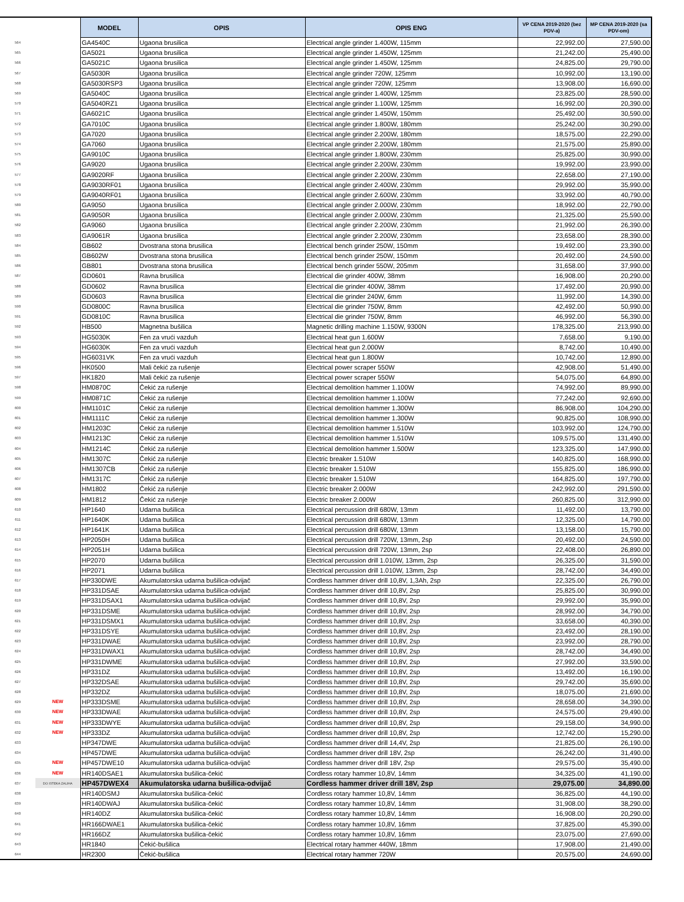| | | MODEL | OPIS | OPIS ENG | VP CENA 2019-2020 (bez PDV-a) | MP CENA 2019-2020 (sa PDV-om) |
| --- | --- | --- | --- | --- | --- | --- |
| 564 | | GA4540C | Ugaona brusilica | Electrical angle grinder 1.400W, 115mm | 22,992.00 | 27,590.00 |
| 565 | | GA5021 | Ugaona brusilica | Electrical angle grinder 1.450W, 125mm | 21,242.00 | 25,490.00 |
| 566 | | GA5021C | Ugaona brusilica | Electrical angle grinder 1.450W, 125mm | 24,825.00 | 29,790.00 |
| 567 | | GA5030R | Ugaona brusilica | Electrical angle grinder 720W, 125mm | 10,992.00 | 13,190.00 |
| 568 | | GA5030RSP3 | Ugaona brusilica | Electrical angle grinder 720W, 125mm | 13,908.00 | 16,690.00 |
| 569 | | GA5040C | Ugaona brusilica | Electrical angle grinder 1.400W, 125mm | 23,825.00 | 28,590.00 |
| 570 | | GA5040RZ1 | Ugaona brusilica | Electrical angle grinder 1.100W, 125mm | 16,992.00 | 20,390.00 |
| 571 | | GA6021C | Ugaona brusilica | Electrical angle grinder 1.450W, 150mm | 25,492.00 | 30,590.00 |
| 572 | | GA7010C | Ugaona brusilica | Electrical angle grinder 1.800W, 180mm | 25,242.00 | 30,290.00 |
| 573 | | GA7020 | Ugaona brusilica | Electrical angle grinder 2.200W, 180mm | 18,575.00 | 22,290.00 |
| 574 | | GA7060 | Ugaona brusilica | Electrical angle grinder 2.200W, 180mm | 21,575.00 | 25,890.00 |
| 575 | | GA9010C | Ugaona brusilica | Electrical angle grinder 1.800W, 230mm | 25,825.00 | 30,990.00 |
| 576 | | GA9020 | Ugaona brusilica | Electrical angle grinder 2.200W, 230mm | 19,992.00 | 23,990.00 |
| 577 | | GA9020RF | Ugaona brusilica | Electrical angle grinder 2.200W, 230mm | 22,658.00 | 27,190.00 |
| 578 | | GA9030RF01 | Ugaona brusilica | Electrical angle grinder 2.400W, 230mm | 29,992.00 | 35,990.00 |
| 579 | | GA9040RF01 | Ugaona brusilica | Electrical angle grinder 2.600W, 230mm | 33,992.00 | 40,790.00 |
| 580 | | GA9050 | Ugaona brusilica | Electrical angle grinder 2.000W, 230mm | 18,992.00 | 22,790.00 |
| 581 | | GA9050R | Ugaona brusilica | Electrical angle grinder 2.000W, 230mm | 21,325.00 | 25,590.00 |
| 582 | | GA9060 | Ugaona brusilica | Electrical angle grinder 2.200W, 230mm | 21,992.00 | 26,390.00 |
| 583 | | GA9061R | Ugaona brusilica | Electrical angle grinder 2.200W, 230mm | 23,658.00 | 28,390.00 |
| 584 | | GB602 | Dvostrana stona brusilica | Electrical bench grinder 250W, 150mm | 19,492.00 | 23,390.00 |
| 585 | | GB602W | Dvostrana stona brusilica | Electrical bench grinder 250W, 150mm | 20,492.00 | 24,590.00 |
| 586 | | GB801 | Dvostrana stona brusilica | Electrical bench grinder 550W, 205mm | 31,658.00 | 37,990.00 |
| 587 | | GD0601 | Ravna brusilica | Electrical die grinder 400W, 38mm | 16,908.00 | 20,290.00 |
| 588 | | GD0602 | Ravna brusilica | Electrical die grinder 400W, 38mm | 17,492.00 | 20,990.00 |
| 589 | | GD0603 | Ravna brusilica | Electrical die grinder 240W, 6mm | 11,992.00 | 14,390.00 |
| 590 | | GD0800C | Ravna brusilica | Electrical die grinder 750W, 8mm | 42,492.00 | 50,990.00 |
| 591 | | GD0810C | Ravna brusilica | Electrical die grinder 750W, 8mm | 46,992.00 | 56,390.00 |
| 592 | | HB500 | Magnetna bušilica | Magnetic drilling machine 1.150W, 9300N | 178,325.00 | 213,990.00 |
| 593 | | HG5030K | Fen za vrući vazduh | Electrical heat gun 1.600W | 7,658.00 | 9,190.00 |
| 594 | | HG6030K | Fen za vrući vazduh | Electrical heat gun 2.000W | 8,742.00 | 10,490.00 |
| 595 | | HG6031VK | Fen za vrući vazduh | Electrical heat gun 1.800W | 10,742.00 | 12,890.00 |
| 596 | | HK0500 | Mali čekić za rušenje | Electrical power scraper 550W | 42,908.00 | 51,490.00 |
| 597 | | HK1820 | Mali čekić za rušenje | Electrical power scraper 550W | 54,075.00 | 64,890.00 |
| 598 | | HM0870C | Čekić za rušenje | Electrical demolition hammer 1.100W | 74,992.00 | 89,990.00 |
| 599 | | HM0871C | Čekić za rušenje | Electrical demolition hammer 1.100W | 77,242.00 | 92,690.00 |
| 600 | | HM1101C | Čekić za rušenje | Electrical demolition hammer 1.300W | 86,908.00 | 104,290.00 |
| 601 | | HM1111C | Čekić za rušenje | Electrical demolition hammer 1.300W | 90,825.00 | 108,990.00 |
| 602 | | HM1203C | Čekić za rušenje | Electrical demolition hammer 1.510W | 103,992.00 | 124,790.00 |
| 603 | | HM1213C | Čekić za rušenje | Electrical demolition hammer 1.510W | 109,575.00 | 131,490.00 |
| 604 | | HM1214C | Čekić za rušenje | Electrical demolition hammer 1.500W | 123,325.00 | 147,990.00 |
| 605 | | HM1307C | Čekić za rušenje | Electric breaker 1.510W | 140,825.00 | 168,990.00 |
| 606 | | HM1307CB | Čekić za rušenje | Electric breaker 1.510W | 155,825.00 | 186,990.00 |
| 607 | | HM1317C | Čekić za rušenje | Electric breaker 1.510W | 164,825.00 | 197,790.00 |
| 608 | | HM1802 | Čekić za rušenje | Electric breaker 2.000W | 242,992.00 | 291,590.00 |
| 609 | | HM1812 | Čekić za rušenje | Electric breaker 2.000W | 260,825.00 | 312,990.00 |
| 610 | | HP1640 | Udarna bušilica | Electrical percussion drill 680W, 13mm | 11,492.00 | 13,790.00 |
| 611 | | HP1640K | Udarna bušilica | Electrical percussion drill 680W, 13mm | 12,325.00 | 14,790.00 |
| 612 | | HP1641K | Udarna bušilica | Electrical percussion drill 680W, 13mm | 13,158.00 | 15,790.00 |
| 613 | | HP2050H | Udarna bušilica | Electrical percussion drill 720W, 13mm, 2sp | 20,492.00 | 24,590.00 |
| 614 | | HP2051H | Udarna bušilica | Electrical percussion drill 720W, 13mm, 2sp | 22,408.00 | 26,890.00 |
| 615 | | HP2070 | Udarna bušilica | Electrical percussion drill 1.010W, 13mm, 2sp | 26,325.00 | 31,590.00 |
| 616 | | HP2071 | Udarna bušilica | Electrical percussion drill 1.010W, 13mm, 2sp | 28,742.00 | 34,490.00 |
| 617 | | HP330DWE | Akumulatorska udarna bušilica-odvijač | Cordless hammer driver drill 10,8V, 1,3Ah, 2sp | 22,325.00 | 26,790.00 |
| 618 | | HP331DSAE | Akumulatorska udarna bušilica-odvijač | Cordless hammer driver drill 10,8V, 2sp | 25,825.00 | 30,990.00 |
| 619 | | HP331DSAX1 | Akumulatorska udarna bušilica-odvijač | Cordless hammer driver drill 10,8V, 2sp | 29,992.00 | 35,990.00 |
| 620 | | HP331DSME | Akumulatorska udarna bušilica-odvijač | Cordless hammer driver drill 10,8V, 2sp | 28,992.00 | 34,790.00 |
| 621 | | HP331DSMX1 | Akumulatorska udarna bušilica-odvijač | Cordless hammer driver drill 10,8V, 2sp | 33,658.00 | 40,390.00 |
| 622 | | HP331DSYE | Akumulatorska udarna bušilica-odvijač | Cordless hammer driver drill 10,8V, 2sp | 23,492.00 | 28,190.00 |
| 623 | | HP331DWAE | Akumulatorska udarna bušilica-odvijač | Cordless hammer driver drill 10,8V, 2sp | 23,992.00 | 28,790.00 |
| 624 | | HP331DWAX1 | Akumulatorska udarna bušilica-odvijač | Cordless hammer driver drill 10,8V, 2sp | 28,742.00 | 34,490.00 |
| 625 | | HP331DWME | Akumulatorska udarna bušilica-odvijač | Cordless hammer driver drill 10,8V, 2sp | 27,992.00 | 33,590.00 |
| 626 | | HP331DZ | Akumulatorska udarna bušilica-odvijač | Cordless hammer driver drill 10,8V, 2sp | 13,492.00 | 16,190.00 |
| 627 | | HP332DSAE | Akumulatorska udarna bušilica-odvijač | Cordless hammer driver drill 10,8V, 2sp | 29,742.00 | 35,690.00 |
| 628 | | HP332DZ | Akumulatorska udarna bušilica-odvijač | Cordless hammer driver drill 10,8V, 2sp | 18,075.00 | 21,690.00 |
| 629 | NEW | HP333DSME | Akumulatorska udarna bušilica-odvijač | Cordless hammer driver drill 10,8V, 2sp | 28,658.00 | 34,390.00 |
| 630 | NEW | HP333DWAE | Akumulatorska udarna bušilica-odvijač | Cordless hammer driver drill 10,8V, 2sp | 24,575.00 | 29,490.00 |
| 631 | NEW | HP333DWYE | Akumulatorska udarna bušilica-odvijač | Cordless hammer driver drill 10,8V, 2sp | 29,158.00 | 34,990.00 |
| 632 | NEW | HP333DZ | Akumulatorska udarna bušilica-odvijač | Cordless hammer driver drill 10,8V, 2sp | 12,742.00 | 15,290.00 |
| 633 | | HP347DWE | Akumulatorska udarna bušilica-odvijač | Cordless hammer driver drill 14,4V, 2sp | 21,825.00 | 26,190.00 |
| 634 | | HP457DWE | Akumulatorska udarna bušilica-odvijač | Cordless hammer driver drill 18V, 2sp | 26,242.00 | 31,490.00 |
| 635 | NEW | HP457DWE10 | Akumulatorska udarna bušilica-odvijač | Cordless hammer driver drill 18V, 2sp | 29,575.00 | 35,490.00 |
| 636 | NEW | HR140DSAE1 | Akumulatorska bušilica-čekić | Cordless rotary hammer 10,8V, 14mm | 34,325.00 | 41,190.00 |
| 637 | DO ISTEKA ZALIHA | HP457DWEX4 | Akumulatorska udarna bušilica-odvijač | Cordless hammer driver drill 18V, 2sp | 29,075.00 | 34,890.00 |
| 638 | | HR140DSMJ | Akumulatorska bušilica-čekić | Cordless rotary hammer 10,8V, 14mm | 36,825.00 | 44,190.00 |
| 639 | | HR140DWAJ | Akumulatorska bušilica-čekić | Cordless rotary hammer 10,8V, 14mm | 31,908.00 | 38,290.00 |
| 640 | | HR140DZ | Akumulatorska bušilica-čekić | Cordless rotary hammer 10,8V, 14mm | 16,908.00 | 20,290.00 |
| 641 | | HR166DWAE1 | Akumulatorska bušilica-čekić | Cordless rotary hammer 10,8V, 16mm | 37,825.00 | 45,390.00 |
| 642 | | HR166DZ | Akumulatorska bušilica-čekić | Cordless rotary hammer 10,8V, 16mm | 23,075.00 | 27,690.00 |
| 643 | | HR1840 | Čekić-bušilica | Electrical rotary hammer 440W, 18mm | 17,908.00 | 21,490.00 |
| 644 | | HR2300 | Čekić-bušilica | Electrical rotary hammer 720W | 20,575.00 | 24,690.00 |